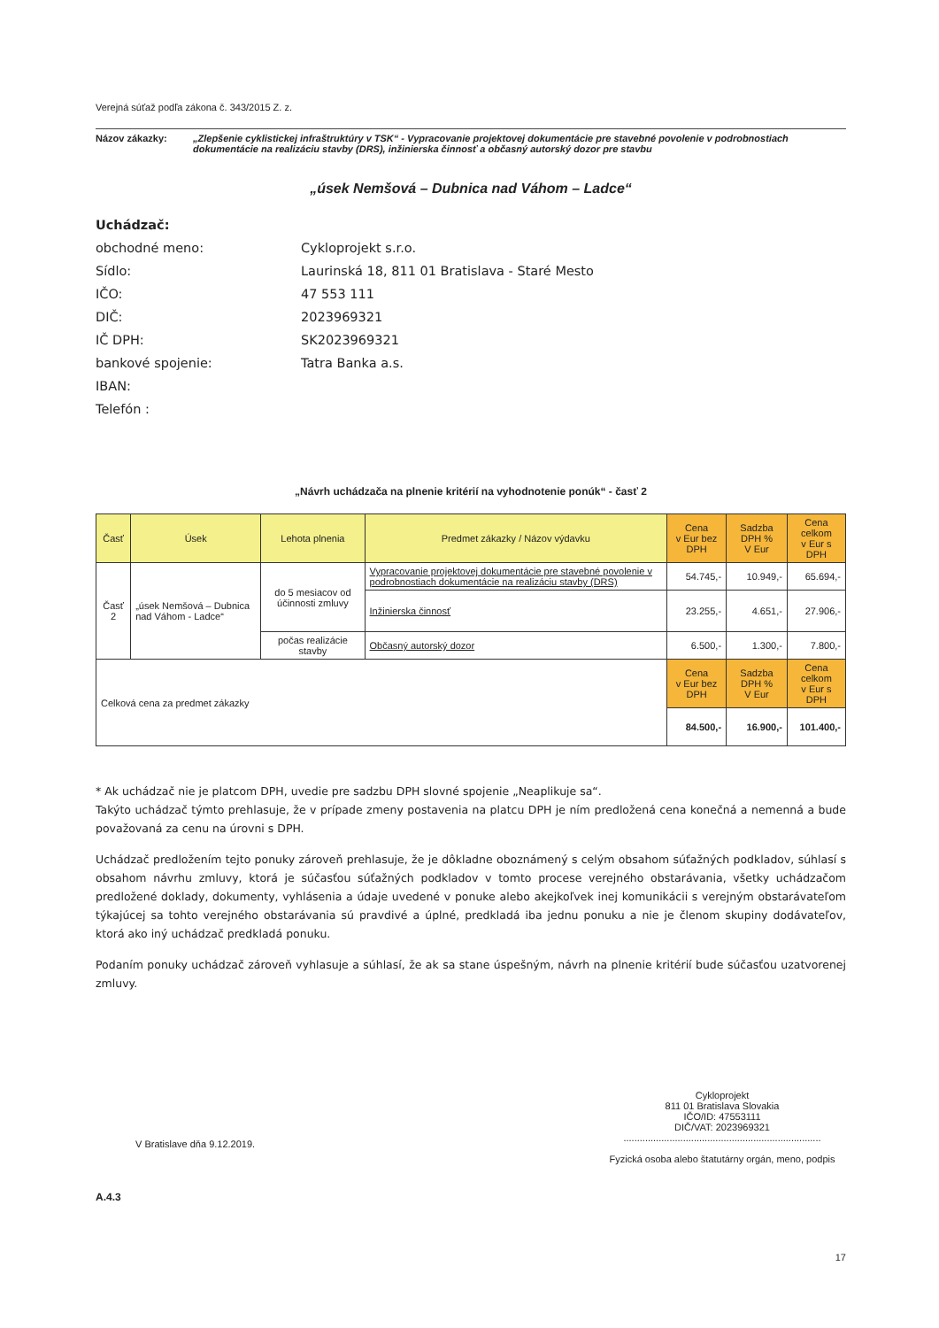Verejná súťaž podľa zákona č. 343/2015 Z. z.
Názov zákazky: „Zlepšenie cyklistickej infraštruktúry v TSK“ - Vypracovanie projektovej dokumentácie pre stavebné povolenie v podrobnostiach dokumentácie na realizáciu stavby (DRS), inžinierska činnosť a občasný autorský dozor pre stavbu
„úsek Nemšová – Dubnica nad Váhom – Ladce“
Uchádzač:
obchodné meno: Cykloprojekt s.r.o.
Sídlo: Laurinská 18, 811 01 Bratislava - Staré Mesto
IČO: 47 553 111
DIČ: 2023969321
IČ DPH: SK2023969321
bankové spojenie: Tatra Banka a.s.
IBAN:
Telefón :
„Návrh uchádzača na plnenie kritérií na vyhodnotenie ponúk“ - časť 2
| Časť | Úsek | Lehota plnenia | Predmet zákazky / Názov výdavku | Cena v Eur bez DPH | Sadzba DPH % V Eur | Cena celkom v Eur s DPH |
| --- | --- | --- | --- | --- | --- | --- |
| Časť 2 | „úsek Nemšová – Dubnica nad Váhom - Ladce“ | do 5 mesiacov od účinnosti zmluvy | Vypracovanie projektovej dokumentácie pre stavebné povolenie v podrobnostiach dokumentácie na realizáciu stavby (DRS) | 54.745,- | 10.949,- | 65.694,- |
| | | | Inžinierska činnosť | 23.255,- | 4.651,- | 27.906,- |
| | | počas realizácie stavby | Občasný autorský dozor | 6.500,- | 1.300,- | 7.800,- |
| Celková cena za predmet zákazky | | | | Cena v Eur bez DPH | Sadzba DPH % V Eur | Cena celkom v Eur s DPH |
| | | | | 84.500,- | 16.900,- | 101.400,- |
* Ak uchádzač nie je platcom DPH, uvedie pre sadzbu DPH slovné spojenie „Neaplikuje sa“.
Takýto uchádzač týmto prehlasuje, že v prípade zmeny postavenia na platcu DPH je ním predložená cena konečná a nemenná a bude považovaná za cenu na úrovni s DPH.
Uchádzač predložením tejto ponuky zároveň prehlasuje, že je dôkladne oboznámený s celým obsahom súťažných podkladov, súhlasí s obsahom návrhu zmluvy, ktorá je súčasťou súťažných podkladov v tomto procese verejného obstarávania, všetky uchádzačom predložené doklady, dokumenty, vyhlásenia a údaje uvedené v ponuke alebo akejkoľvek inej komunikácii s verejným obstarávateľom týkajúcej sa tohto verejného obstarávania sú pravdivé a úplné, predkladá iba jednu ponuku a nie je členom skupiny dodávateľov, ktorá ako iný uchádzač predkladá ponuku.
Podaním ponuky uchádzač zároveň vyhlasuje a súhlasí, že ak sa stane úspešným, návrh na plnenie kritérií bude súčasťou uzatvorenej zmluvy.
V Bratislave dňa 9.12.2019.
Cykloprojekt
811 01 Bratislava Slovakia
IČO/ID: 47553111
DIČ/VAT: 2023969321
.........................................................................
Fyzická osoba alebo štatutárny orgán, meno, podpis
A.4.3
17